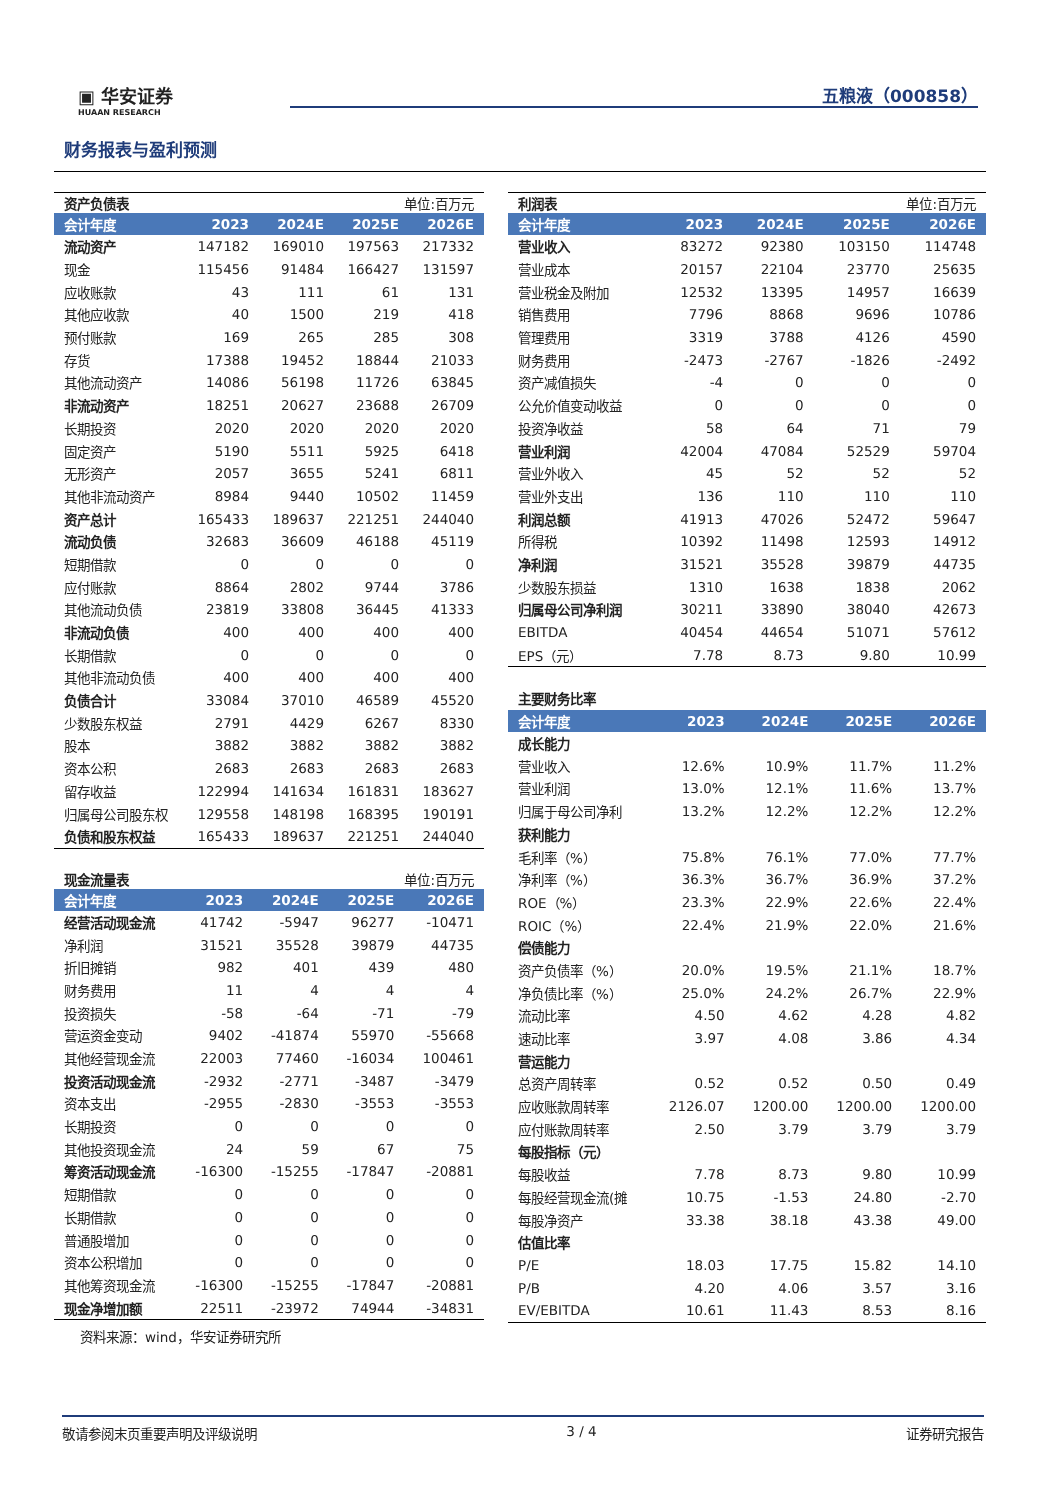▣ 华安证券
HUAAN RESEARCH
五粮液（000858）
财务报表与盈利预测
| 资产负债表 | | | 单位:百万元 | |
| 会计年度 | 2023 | 2024E | 2025E | 2026E |
| 流动资产 | 147182 | 169010 | 197563 | 217332 |
| 现金 | 115456 | 91484 | 166427 | 131597 |
| 应收账款 | 43 | 111 | 61 | 131 |
| 其他应收款 | 40 | 1500 | 219 | 418 |
| 预付账款 | 169 | 265 | 285 | 308 |
| 存货 | 17388 | 19452 | 18844 | 21033 |
| 其他流动资产 | 14086 | 56198 | 11726 | 63845 |
| 非流动资产 | 18251 | 20627 | 23688 | 26709 |
| 长期投资 | 2020 | 2020 | 2020 | 2020 |
| 固定资产 | 5190 | 5511 | 5925 | 6418 |
| 无形资产 | 2057 | 3655 | 5241 | 6811 |
| 其他非流动资产 | 8984 | 9440 | 10502 | 11459 |
| 资产总计 | 165433 | 189637 | 221251 | 244040 |
| 流动负债 | 32683 | 36609 | 46188 | 45119 |
| 短期借款 | 0 | 0 | 0 | 0 |
| 应付账款 | 8864 | 2802 | 9744 | 3786 |
| 其他流动负债 | 23819 | 33808 | 36445 | 41333 |
| 非流动负债 | 400 | 400 | 400 | 400 |
| 长期借款 | 0 | 0 | 0 | 0 |
| 其他非流动负债 | 400 | 400 | 400 | 400 |
| 负债合计 | 33084 | 37010 | 46589 | 45520 |
| 少数股东权益 | 2791 | 4429 | 6267 | 8330 |
| 股本 | 3882 | 3882 | 3882 | 3882 |
| 资本公积 | 2683 | 2683 | 2683 | 2683 |
| 留存收益 | 122994 | 141634 | 161831 | 183627 |
| 归属母公司股东权 | 129558 | 148198 | 168395 | 190191 |
| 负债和股东权益 | 165433 | 189637 | 221251 | 244040 |
| 现金流量表 | | | 单位:百万元 | |
| 会计年度 | 2023 | 2024E | 2025E | 2026E |
| 经营活动现金流 | 41742 | -5947 | 96277 | -10471 |
| 净利润 | 31521 | 35528 | 39879 | 44735 |
| 折旧摊销 | 982 | 401 | 439 | 480 |
| 财务费用 | 11 | 4 | 4 | 4 |
| 投资损失 | -58 | -64 | -71 | -79 |
| 营运资金变动 | 9402 | -41874 | 55970 | -55668 |
| 其他经营现金流 | 22003 | 77460 | -16034 | 100461 |
| 投资活动现金流 | -2932 | -2771 | -3487 | -3479 |
| 资本支出 | -2955 | -2830 | -3553 | -3553 |
| 长期投资 | 0 | 0 | 0 | 0 |
| 其他投资现金流 | 24 | 59 | 67 | 75 |
| 筹资活动现金流 | -16300 | -15255 | -17847 | -20881 |
| 短期借款 | 0 | 0 | 0 | 0 |
| 长期借款 | 0 | 0 | 0 | 0 |
| 普通股增加 | 0 | 0 | 0 | 0 |
| 资本公积增加 | 0 | 0 | 0 | 0 |
| 其他筹资现金流 | -16300 | -15255 | -17847 | -20881 |
| 现金净增加额 | 22511 | -23972 | 74944 | -34831 |
资料来源：wind，华安证券研究所
| 利润表 | | | 单位:百万元 | |
| 会计年度 | 2023 | 2024E | 2025E | 2026E |
| 营业收入 | 83272 | 92380 | 103150 | 114748 |
| 营业成本 | 20157 | 22104 | 23770 | 25635 |
| 营业税金及附加 | 12532 | 13395 | 14957 | 16639 |
| 销售费用 | 7796 | 8868 | 9696 | 10786 |
| 管理费用 | 3319 | 3788 | 4126 | 4590 |
| 财务费用 | -2473 | -2767 | -1826 | -2492 |
| 资产减值损失 | -4 | 0 | 0 | 0 |
| 公允价值变动收益 | 0 | 0 | 0 | 0 |
| 投资净收益 | 58 | 64 | 71 | 79 |
| 营业利润 | 42004 | 47084 | 52529 | 59704 |
| 营业外收入 | 45 | 52 | 52 | 52 |
| 营业外支出 | 136 | 110 | 110 | 110 |
| 利润总额 | 41913 | 47026 | 52472 | 59647 |
| 所得税 | 10392 | 11498 | 12593 | 14912 |
| 净利润 | 31521 | 35528 | 39879 | 44735 |
| 少数股东损益 | 1310 | 1638 | 1838 | 2062 |
| 归属母公司净利润 | 30211 | 33890 | 38040 | 42673 |
| EBITDA | 40454 | 44654 | 51071 | 57612 |
| EPS（元） | 7.78 | 8.73 | 9.80 | 10.99 |
| 主要财务比率 | | | | |
| 会计年度 | 2023 | 2024E | 2025E | 2026E |
| 成长能力 | | | | |
| 营业收入 | 12.6% | 10.9% | 11.7% | 11.2% |
| 营业利润 | 13.0% | 12.1% | 11.6% | 13.7% |
| 归属于母公司净利 | 13.2% | 12.2% | 12.2% | 12.2% |
| 获利能力 | | | | |
| 毛利率（%） | 75.8% | 76.1% | 77.0% | 77.7% |
| 净利率（%） | 36.3% | 36.7% | 36.9% | 37.2% |
| ROE（%） | 23.3% | 22.9% | 22.6% | 22.4% |
| ROIC（%） | 22.4% | 21.9% | 22.0% | 21.6% |
| 偿债能力 | | | | |
| 资产负债率（%） | 20.0% | 19.5% | 21.1% | 18.7% |
| 净负债比率（%） | 25.0% | 24.2% | 26.7% | 22.9% |
| 流动比率 | 4.50 | 4.62 | 4.28 | 4.82 |
| 速动比率 | 3.97 | 4.08 | 3.86 | 4.34 |
| 营运能力 | | | | |
| 总资产周转率 | 0.52 | 0.52 | 0.50 | 0.49 |
| 应收账款周转率 | 2126.07 | 1200.00 | 1200.00 | 1200.00 |
| 应付账款周转率 | 2.50 | 3.79 | 3.79 | 3.79 |
| 每股指标（元） | | | | |
| 每股收益 | 7.78 | 8.73 | 9.80 | 10.99 |
| 每股经营现金流(摊 | 10.75 | -1.53 | 24.80 | -2.70 |
| 每股净资产 | 33.38 | 38.18 | 43.38 | 49.00 |
| 估值比率 | | | | |
| P/E | 18.03 | 17.75 | 15.82 | 14.10 |
| P/B | 4.20 | 4.06 | 3.57 | 3.16 |
| EV/EBITDA | 10.61 | 11.43 | 8.53 | 8.16 |
敬请参阅末页重要声明及评级说明 3 / 4 证券研究报告